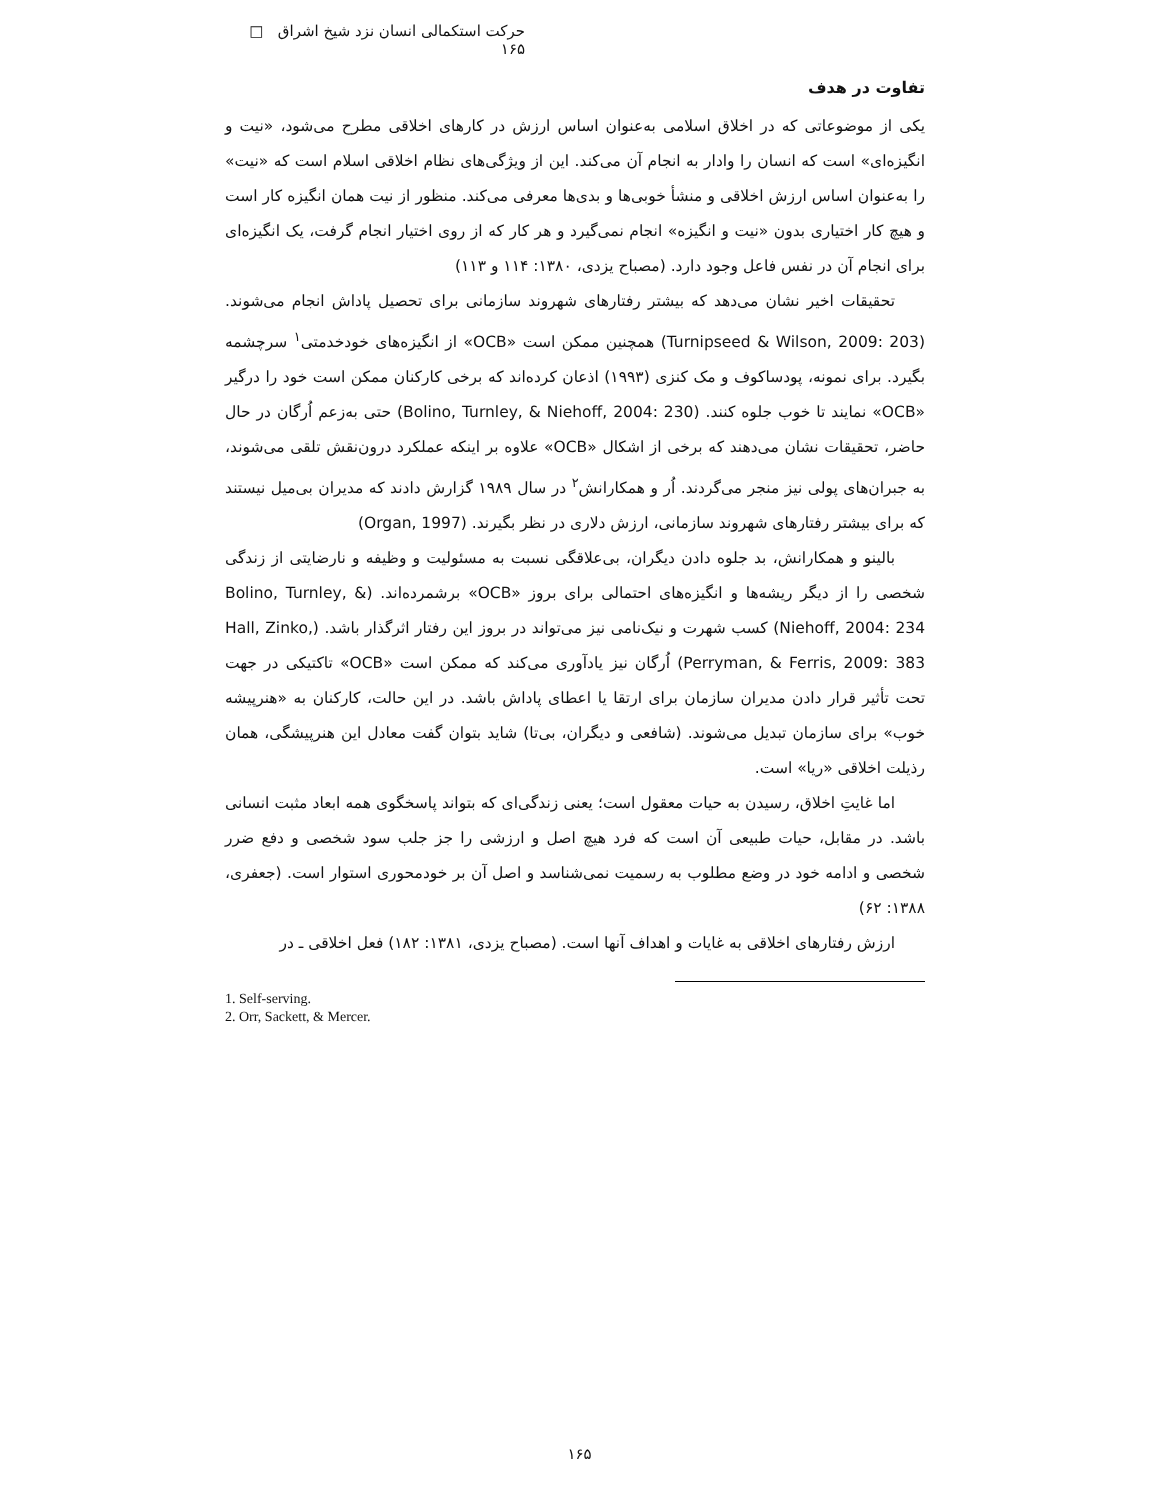حرکت استکمالی انسان نزد شیخ اشراق □ ۱۶۵
تفاوت در هدف
یکی از موضوعاتی که در اخلاق اسلامی به‌عنوان اساس ارزش در کارهای اخلاقی مطرح می‌شود، «نیت و انگیزه‌ای» است که انسان را وادار به انجام آن می‌کند. این از ویژگی‌های نظام اخلاقی اسلام است که «نیت» را به‌عنوان اساس ارزش اخلاقی و منشأ خوبی‌ها و بدی‌ها معرفی می‌کند. منظور از نیت همان انگیزه کار است و هیچ کار اختیاری بدون «نیت و انگیزه» انجام نمی‌گیرد و هر کار که از روی اختیار انجام گرفت، یک انگیزه‌ای برای انجام آن در نفس فاعل وجود دارد. (مصباح یزدی، ۱۳۸۰: ۱۱۴ و ۱۱۳)
تحقیقات اخیر نشان می‌دهد که بیشتر رفتارهای شهروند سازمانی برای تحصیل پاداش انجام می‌شوند. (Turnipseed & Wilson, 2009: 203) همچنین ممکن است «OCB» از انگیزه‌های خودخدمتی<sup>۱</sup> سرچشمه بگیرد. برای نمونه، پودساکوف و مک کنزی (۱۹۹۳) اذعان کرده‌اند که برخی کارکنان ممکن است خود را درگیر «OCB» نمایند تا خوب جلوه کنند. (Bolino, Turnley, & Niehoff, 2004: 230) حتی به‌زعم اُرگان در حال حاضر، تحقیقات نشان می‌دهند که برخی از اشکال «OCB» علاوه بر اینکه عملکرد درون‌نقش تلقی می‌شوند، به جبران‌های پولی نیز منجر می‌گردند. اُر و همکارانش<sup>۲</sup> در سال ۱۹۸۹ گزارش دادند که مدیران بی‌میل نیستند که برای بیشتر رفتارهای شهروند سازمانی، ارزش دلاری در نظر بگیرند. (Organ, 1997)
بالینو و همکارانش، بد جلوه دادن دیگران، بی‌علاقگی نسبت به مسئولیت و وظیفه و نارضایتی از زندگی شخصی را از دیگر ریشه‌ها و انگیزه‌های احتمالی برای بروز «OCB» برشمرده‌اند. (Bolino, Turnley, & Niehoff, 2004: 234) کسب شهرت و نیک‌نامی نیز می‌تواند در بروز این رفتار اثرگذار باشد. (Hall, Zinko, Perryman, & Ferris, 2009: 383) اُرگان نیز یادآوری می‌کند که ممکن است «OCB» تاکتیکی در جهت تحت تأثیر قرار دادن مدیران سازمان برای ارتقا یا اعطای پاداش باشد. در این حالت، کارکنان به «هنرپیشه خوب» برای سازمان تبدیل می‌شوند. (شافعی و دیگران، بی‌تا) شاید بتوان گفت معادل این هنرپیشگی، همان رذیلت اخلاقی «ریا» است.
اما غایتِ اخلاق، رسیدن به حیات معقول است؛ یعنی زندگی‌ای که بتواند پاسخگوی همه ابعاد مثبت انسانی باشد. در مقابل، حیات طبیعی آن است که فرد هیچ اصل و ارزشی را جز جلب سود شخصی و دفع ضرر شخصی و ادامه خود در وضع مطلوب به رسمیت نمی‌شناسد و اصل آن بر خودمحوری استوار است. (جعفری، ۱۳۸۸: ۶۲)
ارزش رفتارهای اخلاقی به غایات و اهداف آنها است. (مصباح یزدی، ۱۳۸۱: ۱۸۲) فعل اخلاقی ـ در
1. Self-serving.
2. Orr, Sackett, & Mercer.
۱۶۵